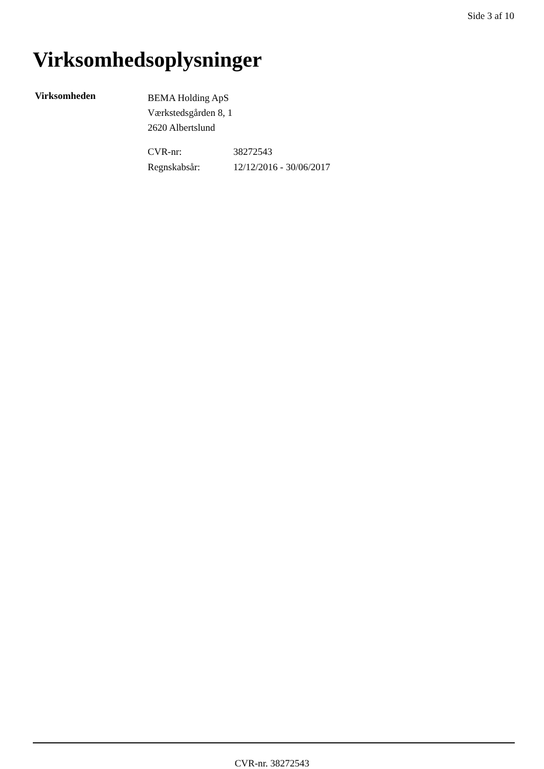Side 3 af 10
Virksomhedsoplysninger
Virksomheden
BEMA Holding ApS
Værkstedsgården 8, 1
2620 Albertslund
CVR-nr: 38272543 Regnskabsår: 12/12/2016 - 30/06/2017
CVR-nr. 38272543